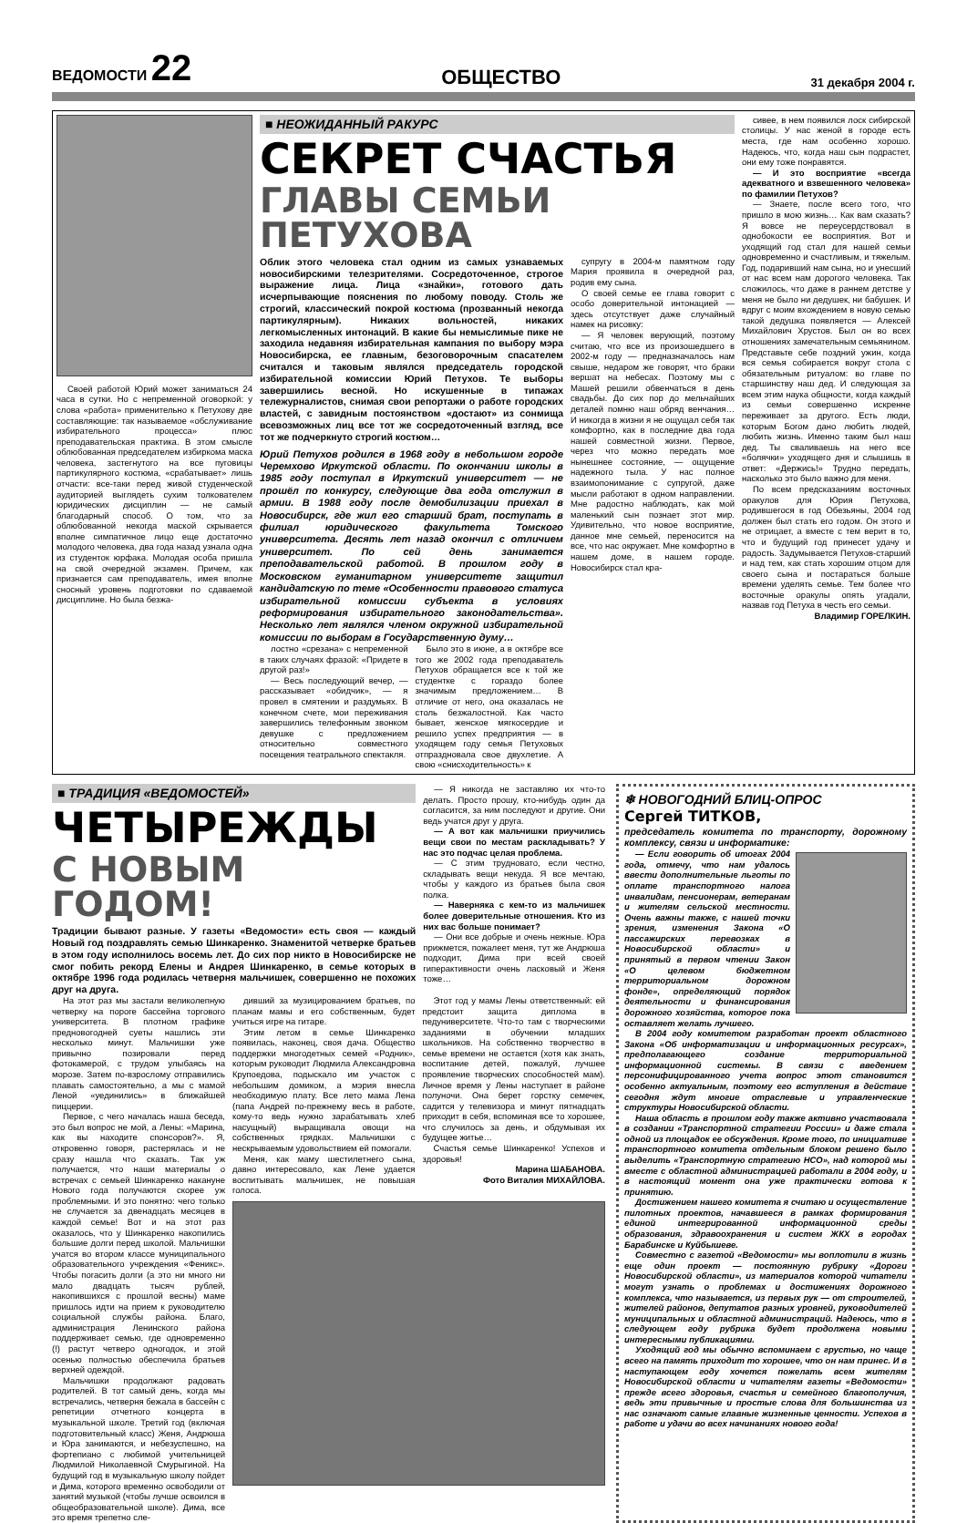ВЕДОМОСТИ 22
ОБЩЕСТВО
31 декабря 2004 г.
Своей работой Юрий может заниматься 24 часа в сутки. Но с непременной оговоркой: у слова «работа» применительно к Петухову две составляющие: так называемое «обслуживание избирательного процесса» плюс преподавательская практика. В этом смысле облюбованная председателем избиркома маска человека, застегнутого на все пуговицы партикулярного костюма, «срабатывает» лишь отчасти: все-таки перед живой студенческой аудиторией выглядеть сухим толкователем юридических дисциплин — не самый благодарный способ. О том, что за облюбованной некогда маской скрывается вполне симпатичное лицо еще достаточно молодого человека, два года назад узнала одна из студенток юрфака. Молодая особа пришла на свой очередной экзамен. Причем, как признается сам преподаватель, имея вполне сносный уровень подготовки по сдаваемой дисциплине. Но была безжа-
■ НЕОЖИДАННЫЙ РАКУРС
СЕКРЕТ СЧАСТЬЯ
ГЛАВЫ СЕМЬИ ПЕТУХОВА
Облик этого человека стал одним из самых узнаваемых новосибирскими телезрителями. Сосредоточенное, строгое выражение лица. Лица «знайки», готового дать исчерпывающие пояснения по любому поводу. Столь же строгий, классический покрой костюма (прозванный некогда партикулярным). Никаких вольностей, никаких легкомысленных интонаций. В какие бы немыслимые пике не заходила недавняя избирательная кампания по выбору мэра Новосибирска, ее главным, безоговорочным спасателем считался и таковым являлся председатель городской избирательной комиссии Юрий Петухов. Те выборы завершились весной. Но искушенные в типажах тележурналистов, снимая свои репортажи о работе городских властей, с завидным постоянством «достают» из сонмища всевозможных лиц все тот же сосредоточенный взгляд, все тот же подчеркнуто строгий костюм…
Юрий Петухов родился в 1968 году в небольшом городе Черемхово Иркутской области. По окончании школы в 1985 году поступал в Иркутский университет — не прошёл по конкурсу, следующие два года отслужил в армии. В 1988 году после демобилизации приехал в Новосибирск, где жил его старший брат, поступать в филиал юридического факультета Томского университета. Десять лет назад окончил с отличием университет. По сей день занимается преподавательской работой. В прошлом году в Московском гуманитарном университете защитил кандидатскую по теме «Особенности правового статуса избирательной комиссии субъекта в условиях реформирования избирательного законодательства». Несколько лет являлся членом окружной избирательной комиссии по выборам в Государственную думу…
лостно «срезана» с непременной в таких случаях фразой: «Придете в другой раз!»
— Весь последующий вечер, — рассказывает «обидчик», — я провел в смятении и раздумьях. В конечном счете, мои переживания завершились телефонным звонком девушке с предложением относительно совместного посещения театрального спектакля.
Было это в июне, а в октябре все того же 2002 года преподаватель Петухов обращается все к той же студентке с гораздо более значимым предложением… В отличие от него, она оказалась не столь безжалостной. Как часто бывает, женское мягкосердие и решило успех предприятия — в уходящем году семья Петуховых отпраздновала свое двухлетие. А свою «снисходительность» к
супругу в 2004-м памятном году Мария проявила в очередной раз, родив ему сына.
О своей семье ее глава говорит с особо доверительной интонацией — здесь отсутствует даже случайный намек на рисовку:
— Я человек верующий, поэтому считаю, что все из произошедшего в 2002-м году — предназначалось нам свыше, недаром же говорят, что браки вершат на небесах. Поэтому мы с Машей решили обвенчаться в день свадьбы. До сих пор до мельчайших деталей помню наш обряд венчания… И никогда в жизни я не ощущал себя так комфортно, как в последние два года нашей совместной жизни. Первое, через что можно передать мое нынешнее состояние, — ощущение надежного тыла. У нас полное взаимопонимание с супругой, даже мысли работают в одном направлении. Мне радостно наблюдать, как мой маленький сын познает этот мир. Удивительно, что новое восприятие, данное мне семьей, переносится на все, что нас окружает. Мне комфортно в нашем доме, в нашем городе. Новосибирск стал кра-
сивее, в нем появился лоск сибирской столицы. У нас женой в городе есть места, где нам особенно хорошо. Надеюсь, что, когда наш сын подрастет, они ему тоже понравятся.
— И это восприятие «всегда адекватного и взвешенного человека» по фамилии Петухов?
— Знаете, после всего того, что пришло в мою жизнь… Как вам сказать? Я вовсе не переусердствовал в однобокости ее восприятия. Вот и уходящий год стал для нашей семьи одновременно и счастливым, и тяжелым. Год, подаривший нам сына, но и унесший от нас всем нам дорогого человека. Так сложилось, что даже в раннем детстве у меня не было ни дедушек, ни бабушек. И вдруг с моим вхождением в новую семью такой дедушка появляется — Алексей Михайлович Хрустов. Был он во всех отношениях замечательным семьянином. Представьте себе поздний ужин, когда вся семья собирается вокруг стола с обязательным ритуалом: во главе по старшинству наш дед. И следующая за всем этим наука общности, когда каждый из семьи совершенно искренне переживает за другого. Есть люди, которым Богом дано любить людей, любить жизнь. Именно таким был наш дед. Ты сваливаешь на него все «болячки» уходящего дня и слышишь в ответ: «Держись!» Трудно передать, насколько это было важно для меня.
По всем предсказаниям восточных оракулов для Юрия Петухова, родившегося в год Обезьяны, 2004 год должен был стать его годом. Он этого и не отрицает, а вместе с тем верит в то, что и будущий год принесет удачу и радость. Задумывается Петухов-старший и над тем, как стать хорошим отцом для своего сына и постараться больше времени уделять семье. Тем более что восточные оракулы опять угадали, назвав год Петуха в честь его семьи.
Владимир ГОРЕЛКИН.
■ ТРАДИЦИЯ «ВЕДОМОСТЕЙ»
ЧЕТЫРЕЖДЫ
С НОВЫМ ГОДОМ!
Традиции бывают разные. У газеты «Ведомости» есть своя — каждый Новый год поздравлять семью Шинкаренко. Знаменитой четверке братьев в этом году исполнилось восемь лет. До сих пор никто в Новосибирске не смог побить рекорд Елены и Андрея Шинкаренко, в семье которых в октябре 1996 года родилась четверня мальчишек, совершенно не похожих друг на друга.
— Я никогда не заставляю их что-то делать. Просто прошу, кто-нибудь один да согласится, за ним последуют и другие. Они ведь учатся друг у друга.
— А вот как мальчишки приучились вещи свои по местам раскладывать? У нас это подчас целая проблема.
— С этим трудновато, если честно, складывать вещи некуда. Я все мечтаю, чтобы у каждого из братьев была своя полка.
— Наверняка с кем-то из мальчишек более доверительные отношения. Кто из них вас больше понимает?
— Они все добрые и очень нежные. Юра прижмется, пожалеет меня, тут же Андрюша подходит, Дима при всей своей гиперактивности очень ласковый и Женя тоже…
На этот раз мы застали великолепную четверку на пороге бассейна торгового университета. В плотном графике предновогодней суеты нашлись эти несколько минут. Мальчишки уже привычно позировали перед фотокамерой, с трудом улыбаясь на морозе. Затем по-взрослому отправились плавать самостоятельно, а мы с мамой Леной «уединились» в ближайшей пиццерии.
Первое, с чего началась наша беседа, это был вопрос не мой, а Лены: «Марина, как вы находите спонсоров?». Я, откровенно говоря, растерялась и не сразу нашла что сказать. Так уж получается, что наши материалы о встречах с семьей Шинкаренко накануне Нового года получаются скорее уж проблемными. И это понятно: чего только не случается за двенадцать месяцев в каждой семье! Вот и на этот раз оказалось, что у Шинкаренко накопились большие долги перед школой. Мальчишки учатся во втором классе муниципального образовательного учреждения «Феникс». Чтобы погасить долги (а это ни много ни мало двадцать тысяч рублей, накопившихся с прошлой весны) маме пришлось идти на прием к руководителю социальной службы района. Благо, администрация Ленинского района поддерживает семью, где одновременно (!) растут четверо одногодок, и этой осенью полностью обеспечила братьев верхней одеждой.
Мальчишки продолжают радовать родителей. В тот самый день, когда мы встречались, четверня бежала в бассейн с репетиции отчетного концерта в музыкальной школе. Третий год (включая подготовительный класс) Женя, Андрюша и Юра занимаются, и небезуспешно, на фортепиано с любимой учительницей Людмилой Николаевной Смурыгиной. На будущий год в музыкальную школу пойдет и Дима, которого временно освободили от занятий музыкой (чтобы лучше освоился в общеобразовательной школе). Дима, все это время трепетно сле-
дивший за музицированием братьев, по планам мамы и его собственным, будет учиться игре на гитаре.
Этим летом в семье Шинкаренко появилась, наконец, своя дача. Общество поддержки многодетных семей «Родник», которым руководит Людмила Александровна Крупоедова, подыскало им участок с небольшим домиком, а мэрия внесла необходимую плату. Все лето мама Лена (папа Андрей по-прежнему весь в работе, кому-то ведь нужно зарабатывать хлеб насущный) выращивала овощи на собственных грядках. Мальчишки с нескрываемым удовольствием ей помогали.
Меня, как маму шестилетнего сына, давно интересовало, как Лене удается воспитывать мальчишек, не повышая голоса.
Этот год у мамы Лены ответственный: ей предстоит защита диплома в педуниверситете. Что-то там с творческими заданиями в обучении младших школьников. На собственно творчество в семье времени не остается (хотя как знать, воспитание детей, пожалуй, лучшее проявление творческих способностей мам). Личное время у Лены наступает в районе полуночи. Она берет горстку семечек, садится у телевизора и минут пятнадцать приходит в себя, вспоминая все то хорошее, что случилось за день, и обдумывая их будущее житье…
Счастья семье Шинкаренко! Успехов и здоровья!
Марина ШАБАНОВА.
Фото Виталия МИХАЙЛОВА.
❄ НОВОГОДНИЙ БЛИЦ-ОПРОС
Сергей ТИТКОВ,
председатель комитета по транспорту, дорожному комплексу, связи и информатике:
— Если говорить об итогах 2004 года, отмечу, что нам удалось ввести дополнительные льготы по оплате транспортного налога инвалидам, пенсионерам, ветеранам и жителям сельской местности. Очень важны также, с нашей точки зрения, изменения Закона «О пассажирских перевозках в Новосибирской области» и принятый в первом чтении Закон «О целевом бюджетном территориальном дорожном фонде», определяющий порядок деятельности и финансирования дорожного хозяйства, которое пока оставляет желать лучшего.
В 2004 году комитетом разработан проект областного Закона «Об информатизации и информационных ресурсах», предполагающего создание территориальной информационной системы. В связи с введением персонифицированного учета вопрос этот становится особенно актуальным, поэтому его вступления в действие сегодня ждут многие отраслевые и управленческие структуры Новосибирской области.
Наша область в прошлом году также активно участвовала в создании «Транспортной стратегии России» и даже стала одной из площадок ее обсуждения. Кроме того, по инициативе транспортного комитета отдельным блоком решено было выделить «Транспортную стратегию НСО», над которой мы вместе с областной администрацией работали в 2004 году, и в настоящий момент она уже практически готова к принятию.
Достижением нашего комитета я считаю и осуществление пилотных проектов, начавшееся в рамках формирования единой интегрированной информационной среды образования, здравоохранения и систем ЖКХ в городах Барабинске и Куйбышеве.
Совместно с газетой «Ведомости» мы воплотили в жизнь еще один проект — постоянную рубрику «Дороги Новосибирской области», из материалов которой читатели могут узнать о проблемах и достижениях дорожного комплекса, что называется, из первых рук — от строителей, жителей районов, депутатов разных уровней, руководителей муниципальных и областной администраций. Надеюсь, что в следующем году рубрика будет продолжена новыми интересными публикациями.
Уходящий год мы обычно вспоминаем с грустью, но чаще всего на память приходит то хорошее, что он нам принес. И в наступающем году хочется пожелать всем жителям Новосибирской области и читателям газеты «Ведомости» прежде всего здоровья, счастья и семейного благополучия, ведь эти привычные и простые слова для большинства из нас означают самые главные жизненные ценности. Успехов в работе и удачи во всех начинаниях нового года!